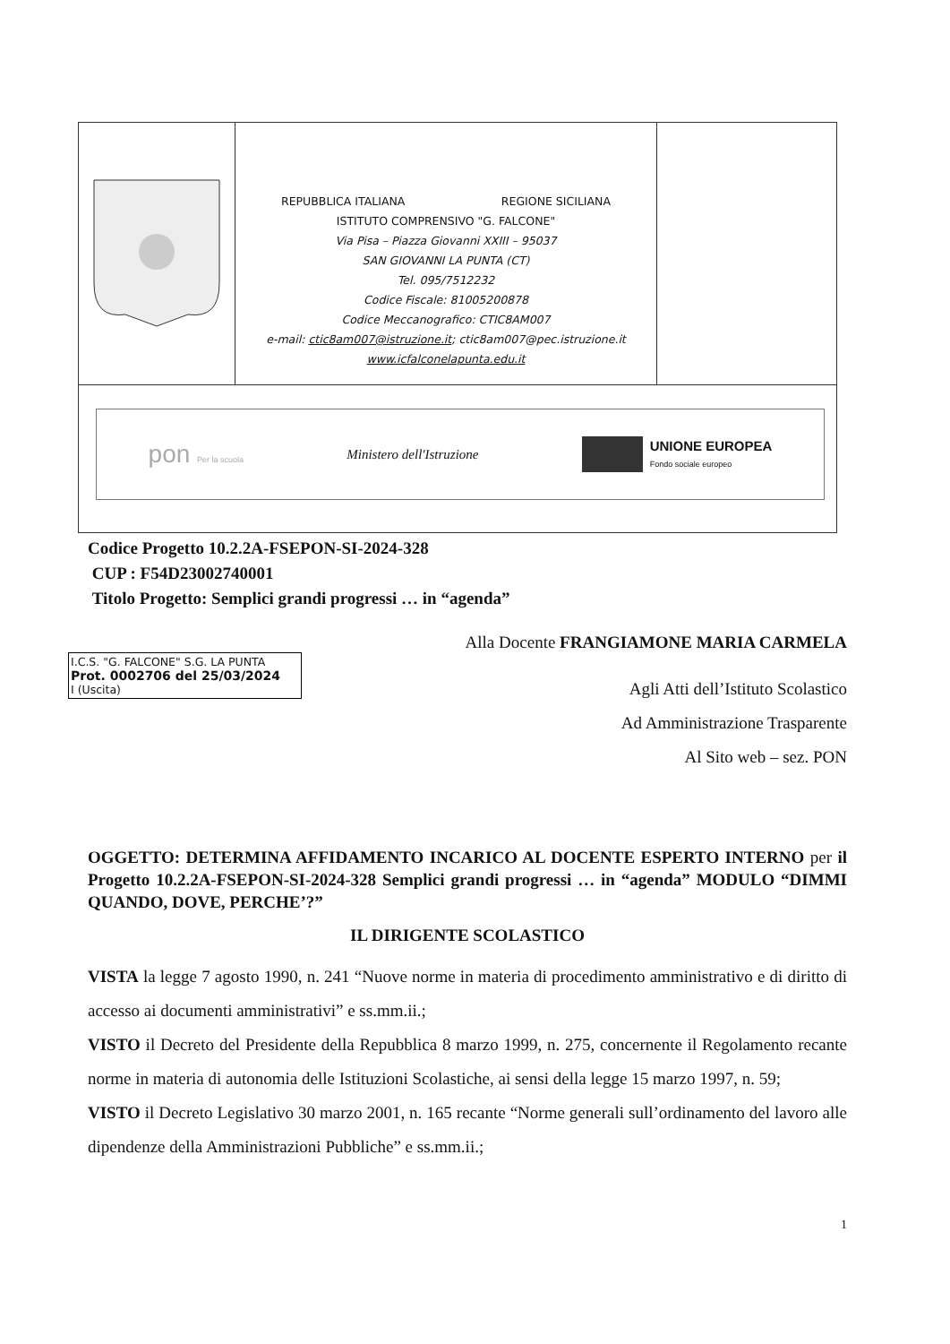| | REPUBBLICA ITALIANA REGIONE SICILIANA ISTITUTO COMPRENSIVO "G. FALCONE" Via Pisa – Piazza Giovanni XXIII – 95037 SAN GIOVANNI LA PUNTA (CT) Tel. 095/7512232 Codice Fiscale: 81005200878 Codice Meccanografico: CTIC8AM007 e-mail: ctic8am007@istruzione.it ; ctic8am007@pec.istruzione.it www.icfalconelapunta.edu.it | |
| pon Per la scuola Ministero dell'Istruzione UNIONE EUROPEA Fondo sociale europeo | | |
Codice Progetto 10.2.2A-FSEPON-SI-2024-328
CUP : F54D23002740001
Titolo Progetto: Semplici grandi progressi … in “agenda”
Alla Docente FRANGIAMONE MARIA CARMELA
I.C.S. "G. FALCONE" S.G. LA PUNTA
Prot. 0002706 del 25/03/2024
I (Uscita)
Agli Atti dell’Istituto Scolastico
Ad Amministrazione Trasparente
Al Sito web – sez. PON
OGGETTO: DETERMINA AFFIDAMENTO INCARICO AL DOCENTE ESPERTO INTERNO per il Progetto 10.2.2A-FSEPON-SI-2024-328 Semplici grandi progressi … in “agenda” MODULO “DIMMI QUANDO, DOVE, PERCHE’?”
IL DIRIGENTE SCOLASTICO
VISTA la legge 7 agosto 1990, n. 241 “Nuove norme in materia di procedimento amministrativo e di diritto di accesso ai documenti amministrativi” e ss.mm.ii.;
VISTO il Decreto del Presidente della Repubblica 8 marzo 1999, n. 275, concernente il Regolamento recante norme in materia di autonomia delle Istituzioni Scolastiche, ai sensi della legge 15 marzo 1997, n. 59;
VISTO il Decreto Legislativo 30 marzo 2001, n. 165 recante “Norme generali sull’ordinamento del lavoro alle dipendenze della Amministrazioni Pubbliche” e ss.mm.ii.;
1